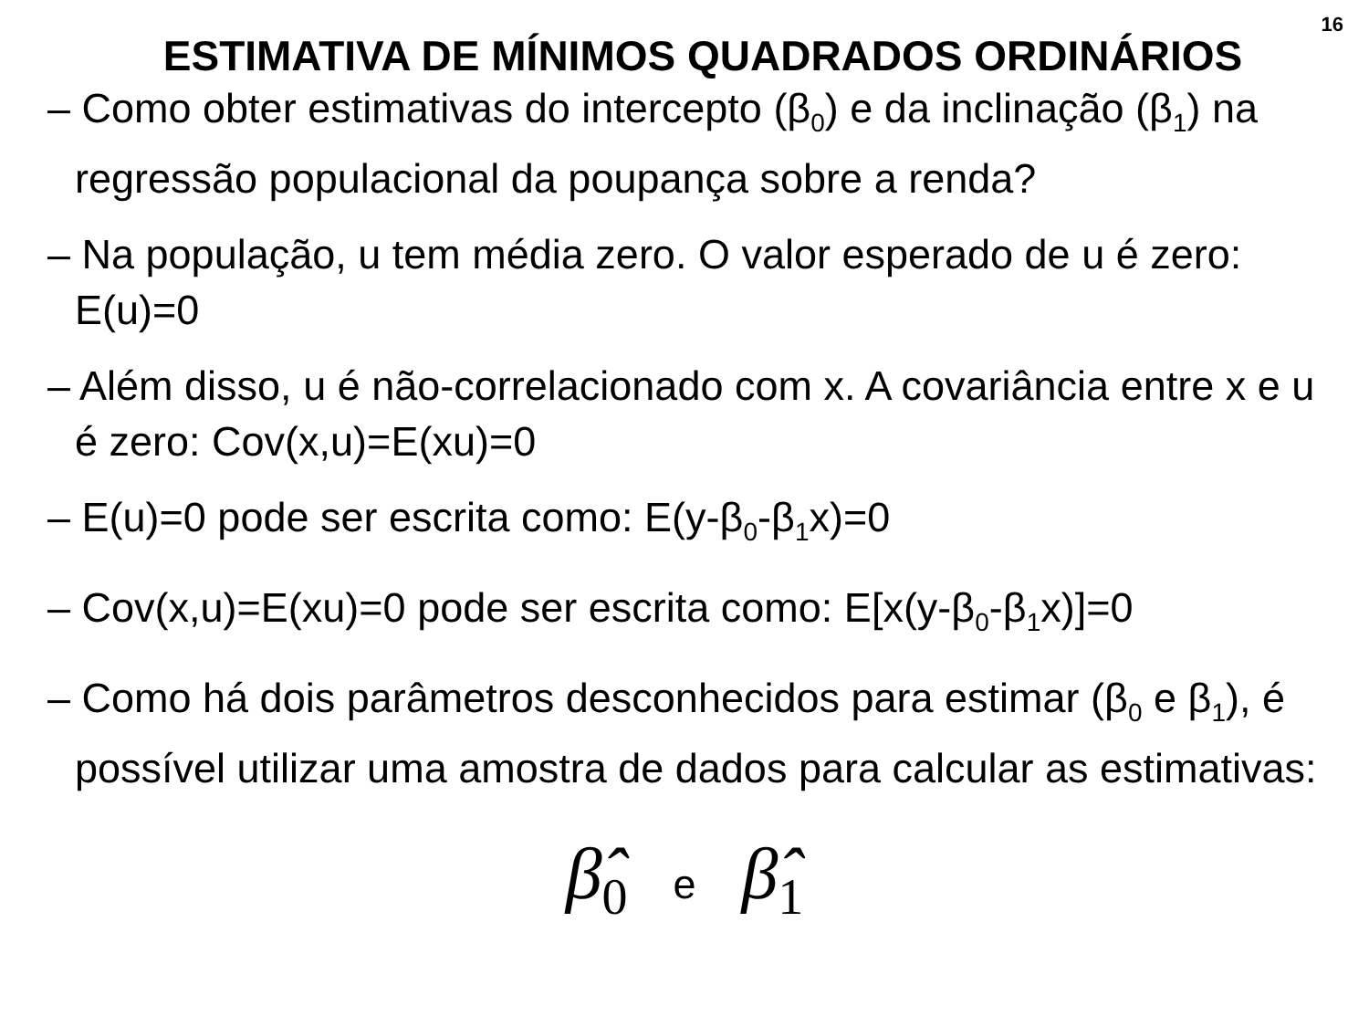16
ESTIMATIVA DE MÍNIMOS QUADRADOS ORDINÁRIOS
– Como obter estimativas do intercepto (β<sub>0</sub>) e da inclinação (β<sub>1</sub>) na regressão populacional da poupança sobre a renda?
– Na população, u tem média zero. O valor esperado de u é zero: E(u)=0
– Além disso, u é não-correlacionado com x. A covariância entre x e u é zero: Cov(x,u)=E(xu)=0
– E(u)=0 pode ser escrita como: E(y-β<sub>0</sub>-β<sub>1</sub>x)=0
– Cov(x,u)=E(xu)=0 pode ser escrita como: E[x(y-β<sub>0</sub>-β<sub>1</sub>x)]=0
– Como há dois parâmetros desconhecidos para estimar (β<sub>0</sub> e β<sub>1</sub>), é possível utilizar uma amostra de dados para calcular as estimativas:
β̂<sub>0</sub> e β̂<sub>1</sub>